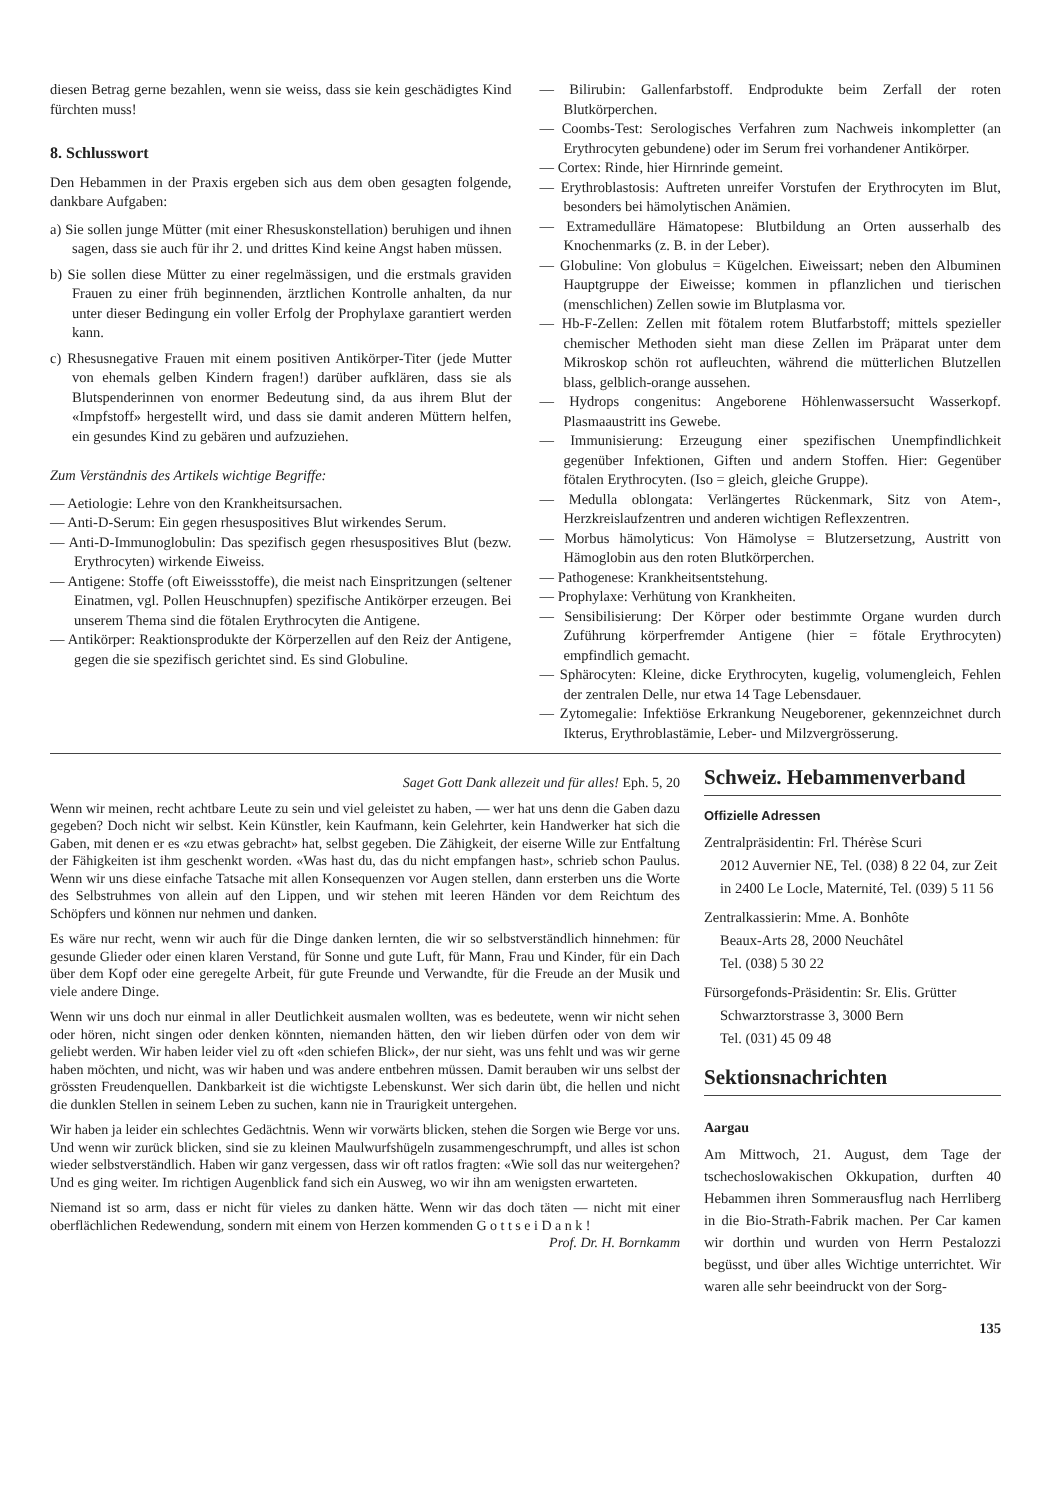diesen Betrag gerne bezahlen, wenn sie weiss, dass sie kein geschädigtes Kind fürchten muss!
8. Schlusswort
Den Hebammen in der Praxis ergeben sich aus dem oben gesagten folgende, dankbare Aufgaben:
a) Sie sollen junge Mütter (mit einer Rhesuskonstellation) beruhigen und ihnen sagen, dass sie auch für ihr 2. und drittes Kind keine Angst haben müssen.
b) Sie sollen diese Mütter zu einer regelmässigen, und die erstmals graviden Frauen zu einer früh beginnenden, ärztlichen Kontrolle anhalten, da nur unter dieser Bedingung ein voller Erfolg der Prophylaxe garantiert werden kann.
c) Rhesusnegative Frauen mit einem positiven Antikörper-Titer (jede Mutter von ehemals gelben Kindern fragen!) darüber aufklären, dass sie als Blutspenderinnen von enormer Bedeutung sind, da aus ihrem Blut der «Impfstoff» hergestellt wird, und dass sie damit anderen Müttern helfen, ein gesundes Kind zu gebären und aufzuziehen.
Zum Verständnis des Artikels wichtige Begriffe:
— Aetiologie: Lehre von den Krankheitsursachen.
— Anti-D-Serum: Ein gegen rhesuspositives Blut wirkendes Serum.
— Anti-D-Immunoglobulin: Das spezifisch gegen rhesuspositives Blut (bezw. Erythrocyten) wirkende Eiweiss.
— Antigene: Stoffe (oft Eiweissstoffe), die meist nach Einspritzungen (seltener Einatmen, vgl. Pollen Heuschnupfen) spezifische Antikörper erzeugen. Bei unserem Thema sind die fötalen Erythrocyten die Antigene.
— Antikörper: Reaktionsprodukte der Körperzellen auf den Reiz der Antigene, gegen die sie spezifisch gerichtet sind. Es sind Globuline.
— Bilirubin: Gallenfarbstoff. Endprodukte beim Zerfall der roten Blutkörperchen.
— Coombs-Test: Serologisches Verfahren zum Nachweis inkompletter (an Erythrocyten gebundene) oder im Serum frei vorhandener Antikörper.
— Cortex: Rinde, hier Hirnrinde gemeint.
— Erythroblastosis: Auftreten unreifer Vorstufen der Erythrocyten im Blut, besonders bei hämolytischen Anämien.
— Extramedulläre Hämatopese: Blutbildung an Orten ausserhalb des Knochenmarks (z. B. in der Leber).
— Globuline: Von globulus = Kügelchen. Eiweissart; neben den Albuminen Hauptgruppe der Eiweisse; kommen in pflanzlichen und tierischen (menschlichen) Zellen sowie im Blutplasma vor.
— Hb-F-Zellen: Zellen mit fötalem rotem Blutfarbstoff; mittels spezieller chemischer Methoden sieht man diese Zellen im Präparat unter dem Mikroskop schön rot aufleuchten, während die mütterlichen Blutzellen blass, gelblich-orange aussehen.
— Hydrops congenitus: Angeborene Höhlenwassersucht Wasserkopf. Plasmaaustritt ins Gewebe.
— Immunisierung: Erzeugung einer spezifischen Unempfindlichkeit gegenüber Infektionen, Giften und andern Stoffen. Hier: Gegenüber fötalen Erythrocyten. (Iso = gleich, gleiche Gruppe).
— Medulla oblongata: Verlängertes Rückenmark, Sitz von Atem-, Herzkreislaufzentren und anderen wichtigen Reflexzentren.
— Morbus hämolyticus: Von Hämolyse = Blutzersetzung, Austritt von Hämoglobin aus den roten Blutkörperchen.
— Pathogenese: Krankheitsentstehung.
— Prophylaxe: Verhütung von Krankheiten.
— Sensibilisierung: Der Körper oder bestimmte Organe wurden durch Zuführung körperfremder Antigene (hier = fötale Erythrocyten) empfindlich gemacht.
— Sphärocyten: Kleine, dicke Erythrocyten, kugelig, volumengleich, Fehlen der zentralen Delle, nur etwa 14 Tage Lebensdauer.
— Zytomegalie: Infektiöse Erkrankung Neugeborener, gekennzeichnet durch Ikterus, Erythroblastämie, Leber- und Milzvergrösserung.
Saget Gott Dank allezeit und für alles! Eph. 5, 20
Wenn wir meinen, recht achtbare Leute zu sein und viel geleistet zu haben, — wer hat uns denn die Gaben dazu gegeben? Doch nicht wir selbst. Kein Künstler, kein Kaufmann, kein Gelehrter, kein Handwerker hat sich die Gaben, mit denen er es «zu etwas gebracht» hat, selbst gegeben. Die Zähigkeit, der eiserne Wille zur Entfaltung der Fähigkeiten ist ihm geschenkt worden. «Was hast du, das du nicht empfangen hast», schrieb schon Paulus. Wenn wir uns diese einfache Tatsache mit allen Konsequenzen vor Augen stellen, dann ersterben uns die Worte des Selbstruhmes von allein auf den Lippen, und wir stehen mit leeren Händen vor dem Reichtum des Schöpfers und können nur nehmen und danken.
Es wäre nur recht, wenn wir auch für die Dinge danken lernten, die wir so selbstverständlich hinnehmen: für gesunde Glieder oder einen klaren Verstand, für Sonne und gute Luft, für Mann, Frau und Kinder, für ein Dach über dem Kopf oder eine geregelte Arbeit, für gute Freunde und Verwandte, für die Freude an der Musik und viele andere Dinge.
Wenn wir uns doch nur einmal in aller Deutlichkeit ausmalen wollten, was es bedeutete, wenn wir nicht sehen oder hören, nicht singen oder denken könnten, niemanden hätten, den wir lieben dürfen oder von dem wir geliebt werden. Wir haben leider viel zu oft «den schiefen Blick», der nur sieht, was uns fehlt und was wir gerne haben möchten, und nicht, was wir haben und was andere entbehren müssen. Damit berauben wir uns selbst der grössten Freudenquellen. Dankbarkeit ist die wichtigste Lebenskunst. Wer sich darin übt, die hellen und nicht die dunklen Stellen in seinem Leben zu suchen, kann nie in Traurigkeit untergehen.
Wir haben ja leider ein schlechtes Gedächtnis. Wenn wir vorwärts blicken, stehen die Sorgen wie Berge vor uns. Und wenn wir zurück blicken, sind sie zu kleinen Maulwurfshügeln zusammengeschrumpft, und alles ist schon wieder selbstverständlich. Haben wir ganz vergessen, dass wir oft ratlos fragten: «Wie soll das nur weitergehen? Und es ging weiter. Im richtigen Augenblick fand sich ein Ausweg, wo wir ihn am wenigsten erwarteten.
Niemand ist so arm, dass er nicht für vieles zu danken hätte. Wenn wir das doch täten — nicht mit einer oberflächlichen Redewendung, sondern mit einem von Herzen kommenden G o t t s e i D a n k ! Prof. Dr. H. Bornkamm
Schweiz. Hebammenverband
Offizielle Adressen
Zentralpräsidentin: Frl. Thérèse Scuri
2012 Auvernier NE, Tel. (038) 8 22 04, zur Zeit in 2400 Le Locle, Maternité, Tel. (039) 5 11 56
Zentralkassierin: Mme. A. Bonhôte
Beaux-Arts 28, 2000 Neuchâtel
Tel. (038) 5 30 22
Fürsorgefonds-Präsidentin: Sr. Elis. Grütter
Schwarztorstrasse 3, 3000 Bern
Tel. (031) 45 09 48
Sektionsnachrichten
Aargau
Am Mittwoch, 21. August, dem Tage der tschechoslowakischen Okkupation, durften 40 Hebammen ihren Sommerausflug nach Herrliberg in die Bio-Strath-Fabrik machen. Per Car kamen wir dorthin und wurden von Herrn Pestalozzi begüsst, und über alles Wichtige unterrichtet. Wir waren alle sehr beeindruckt von der Sorg-
135